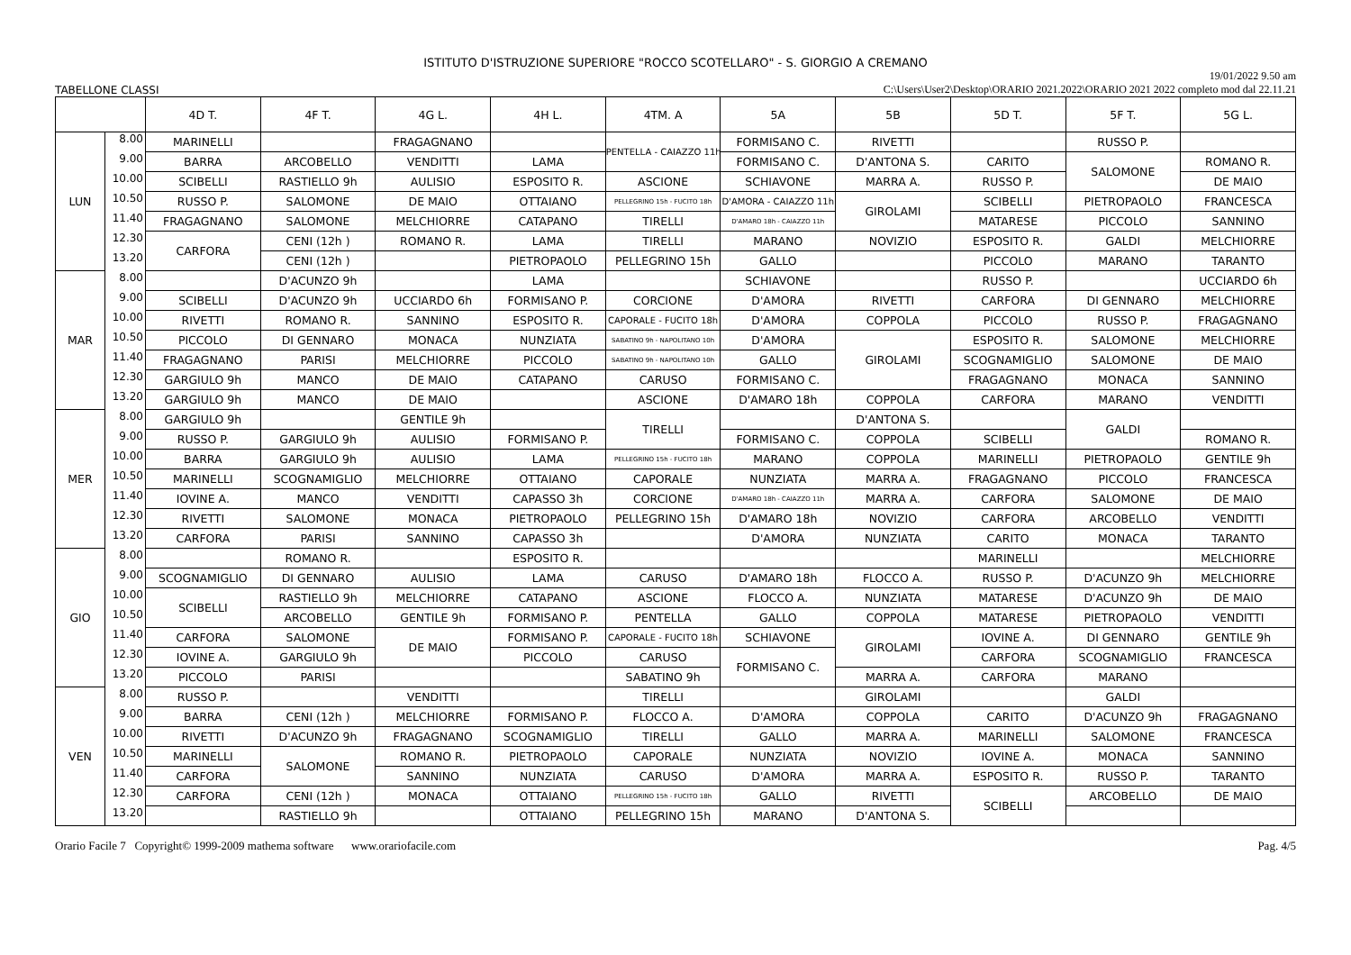ISTITUTO D'ISTRUZIONE SUPERIORE "ROCCO SCOTELLARO" - S. GIORGIO A CREMANO
TABELLONE CLASSI 19/01/2022 9.50 am
C:\Users\User2\Desktop\ORARIO 2021.2022\ORARIO 2021 2022 completo mod dal 22.11.21
| | | 4D T. | 4F T. | 4G L. | 4H L. | 4TM. A | 5A | 5B | 5D T. | 5F T. | 5G L. |
| --- | --- | --- | --- | --- | --- | --- | --- | --- | --- | --- | --- |
| LUN | 8.00 | MARINELLI | | FRAGAGNANO | | PENTELLA - CAIAZZO 11h | FORMISANO C. | RIVETTI | | RUSSO P. | |
| | 9.00 | BARRA | ARCOBELLO | VENDITTI | LAMA | | FORMISANO C. | D'ANTONA S. | CARITO | SALOMONE | ROMANO R. |
| | 10.00 | SCIBELLI | RASTIELLO 9h | AULISIO | ESPOSITO R. | ASCIONE | SCHIAVONE | MARRA A. | RUSSO P. | | DE MAIO |
| | 10.50 | RUSSO P. | SALOMONE | DE MAIO | OTTAIANO | PELLEGRINO 15h - FUCITO 18h | D'AMORA - CAIAZZO 11h | GIROLAMI | SCIBELLI | PIETROPAOLO | FRANCESCA |
| | 11.40 | FRAGAGNANO | SALOMONE | MELCHIORRE | CATAPANO | TIRELLI | D'AMARO 18h - CAIAZZO 11h | | MATARESE | PICCOLO | SANNINO |
| | 12.30 | CARFORA | CENI (12h ) | ROMANO R. | LAMA | TIRELLI | MARANO | NOVIZIO | ESPOSITO R. | GALDI | MELCHIORRE |
| | 13.20 | | CENI (12h ) | | PIETROPAOLO | PELLEGRINO 15h | GALLO | | PICCOLO | MARANO | TARANTO |
| MAR | 8.00 | | D'ACUNZO 9h | | LAMA | | SCHIAVONE | | RUSSO P. | | UCCIARDO 6h |
| | 9.00 | SCIBELLI | D'ACUNZO 9h | UCCIARDO 6h | FORMISANO P. | CORCIONE | D'AMORA | RIVETTI | CARFORA | DI GENNARO | MELCHIORRE |
| | 10.00 | RIVETTI | ROMANO R. | SANNINO | ESPOSITO R. | CAPORALE - FUCITO 18h | D'AMORA | COPPOLA | PICCOLO | RUSSO P. | FRAGAGNANO |
| | 10.50 | PICCOLO | DI GENNARO | MONACA | NUNZIATA | SABATINO 9h - NAPOLITANO 10h | D'AMORA | GIROLAMI | ESPOSITO R. | SALOMONE | MELCHIORRE |
| | 11.40 | FRAGAGNANO | PARISI | MELCHIORRE | PICCOLO | SABATINO 9h - NAPOLITANO 10h | GALLO | | SCOGNAMIGLIO | SALOMONE | DE MAIO |
| | 12.30 | GARGIULO 9h | MANCO | DE MAIO | CATAPANO | CARUSO | FORMISANO C. | | FRAGAGNANO | MONACA | SANNINO |
| | 13.20 | GARGIULO 9h | MANCO | DE MAIO | | ASCIONE | D'AMARO 18h | COPPOLA | CARFORA | MARANO | VENDITTI |
| MER | 8.00 | GARGIULO 9h | | GENTILE 9h | | TIRELLI | | D'ANTONA S. | | GALDI | |
| | 9.00 | RUSSO P. | GARGIULO 9h | AULISIO | FORMISANO P. | | FORMISANO C. | COPPOLA | SCIBELLI | | ROMANO R. |
| | 10.00 | BARRA | GARGIULO 9h | AULISIO | LAMA | PELLEGRINO 15h - FUCITO 18h | MARANO | COPPOLA | MARINELLI | PIETROPAOLO | GENTILE 9h |
| | 10.50 | MARINELLI | SCOGNAMIGLIO | MELCHIORRE | OTTAIANO | CAPORALE | NUNZIATA | MARRA A. | FRAGAGNANO | PICCOLO | FRANCESCA |
| | 11.40 | IOVINE A. | MANCO | VENDITTI | CAPASSO 3h | CORCIONE | D'AMARO 18h - CAIAZZO 11h | MARRA A. | CARFORA | SALOMONE | DE MAIO |
| | 12.30 | RIVETTI | SALOMONE | MONACA | PIETROPAOLO | PELLEGRINO 15h | D'AMARO 18h | NOVIZIO | CARFORA | ARCOBELLO | VENDITTI |
| | 13.20 | CARFORA | PARISI | SANNINO | CAPASSO 3h | | D'AMORA | NUNZIATA | CARITO | MONACA | TARANTO |
| GIO | 8.00 | | ROMANO R. | | ESPOSITO R. | | | | MARINELLI | | MELCHIORRE |
| | 9.00 | SCOGNAMIGLIO | DI GENNARO | AULISIO | LAMA | CARUSO | D'AMARO 18h | FLOCCO A. | RUSSO P. | D'ACUNZO 9h | MELCHIORRE |
| | 10.00 | SCIBELLI | RASTIELLO 9h | MELCHIORRE | CATAPANO | ASCIONE | FLOCCO A. | NUNZIATA | MATARESE | D'ACUNZO 9h | DE MAIO |
| | 10.50 | | ARCOBELLO | GENTILE 9h | FORMISANO P. | PENTELLA | GALLO | COPPOLA | MATARESE | PIETROPAOLO | VENDITTI |
| | 11.40 | CARFORA | SALOMONE | DE MAIO | FORMISANO P. | CAPORALE - FUCITO 18h | SCHIAVONE | GIROLAMI | IOVINE A. | DI GENNARO | GENTILE 9h |
| | 12.30 | IOVINE A. | GARGIULO 9h | | PICCOLO | CARUSO | FORMISANO C. | | CARFORA | SCOGNAMIGLIO | FRANCESCA |
| | 13.20 | PICCOLO | PARISI | | | SABATINO 9h | | MARRA A. | CARFORA | MARANO | |
| VEN | 8.00 | RUSSO P. | | VENDITTI | | TIRELLI | | GIROLAMI | | GALDI | |
| | 9.00 | BARRA | CENI (12h ) | MELCHIORRE | FORMISANO P. | FLOCCO A. | D'AMORA | COPPOLA | CARITO | D'ACUNZO 9h | FRAGAGNANO |
| | 10.00 | RIVETTI | D'ACUNZO 9h | FRAGAGNANO | SCOGNAMIGLIO | TIRELLI | GALLO | MARRA A. | MARINELLI | SALOMONE | FRANCESCA |
| | 10.50 | MARINELLI | SALOMONE | ROMANO R. | PIETROPAOLO | CAPORALE | NUNZIATA | NOVIZIO | IOVINE A. | MONACA | SANNINO |
| | 11.40 | CARFORA | | SANNINO | NUNZIATA | CARUSO | D'AMORA | MARRA A. | ESPOSITO R. | RUSSO P. | TARANTO |
| | 12.30 | CARFORA | CENI (12h ) | MONACA | OTTAIANO | PELLEGRINO 15h - FUCITO 18h | GALLO | RIVETTI | SCIBELLI | ARCOBELLO | DE MAIO |
| | 13.20 | | RASTIELLO 9h | | OTTAIANO | PELLEGRINO 15h | MARANO | D'ANTONA S. | | | |
Orario Facile 7 Copyright© 1999-2009 mathema software www.orariofacile.com Pag. 4/5